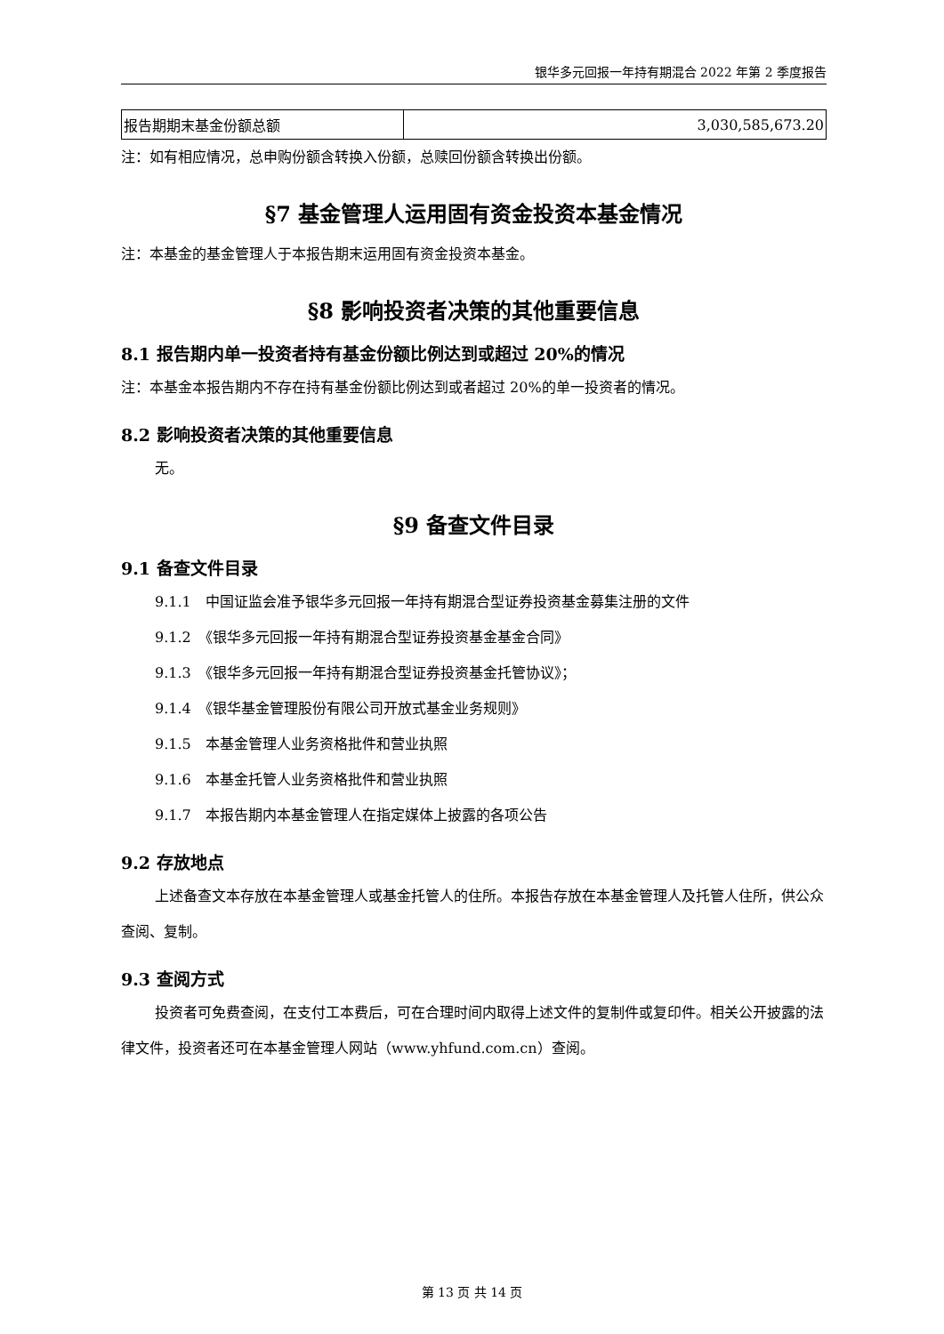银华多元回报一年持有期混合 2022 年第 2 季度报告
| 报告期期末基金份额总额 | 3,030,585,673.20 |
注：如有相应情况，总申购份额含转换入份额，总赎回份额含转换出份额。
§7 基金管理人运用固有资金投资本基金情况
注：本基金的基金管理人于本报告期末运用固有资金投资本基金。
§8 影响投资者决策的其他重要信息
8.1 报告期内单一投资者持有基金份额比例达到或超过 20%的情况
注：本基金本报告期内不存在持有基金份额比例达到或者超过 20%的单一投资者的情况。
8.2 影响投资者决策的其他重要信息
无。
§9 备查文件目录
9.1 备查文件目录
9.1.1　中国证监会准予银华多元回报一年持有期混合型证券投资基金募集注册的文件
9.1.2　《银华多元回报一年持有期混合型证券投资基金基金合同》
9.1.3　《银华多元回报一年持有期混合型证券投资基金托管协议》；
9.1.4　《银华基金管理股份有限公司开放式基金业务规则》
9.1.5　本基金管理人业务资格批件和营业执照
9.1.6　本基金托管人业务资格批件和营业执照
9.1.7　本报告期内本基金管理人在指定媒体上披露的各项公告
9.2 存放地点
上述备查文本存放在本基金管理人或基金托管人的住所。本报告存放在本基金管理人及托管人住所，供公众查阅、复制。
9.3 查阅方式
投资者可免费查阅，在支付工本费后，可在合理时间内取得上述文件的复制件或复印件。相关公开披露的法律文件，投资者还可在本基金管理人网站（www.yhfund.com.cn）查阅。
第 13 页 共 14 页